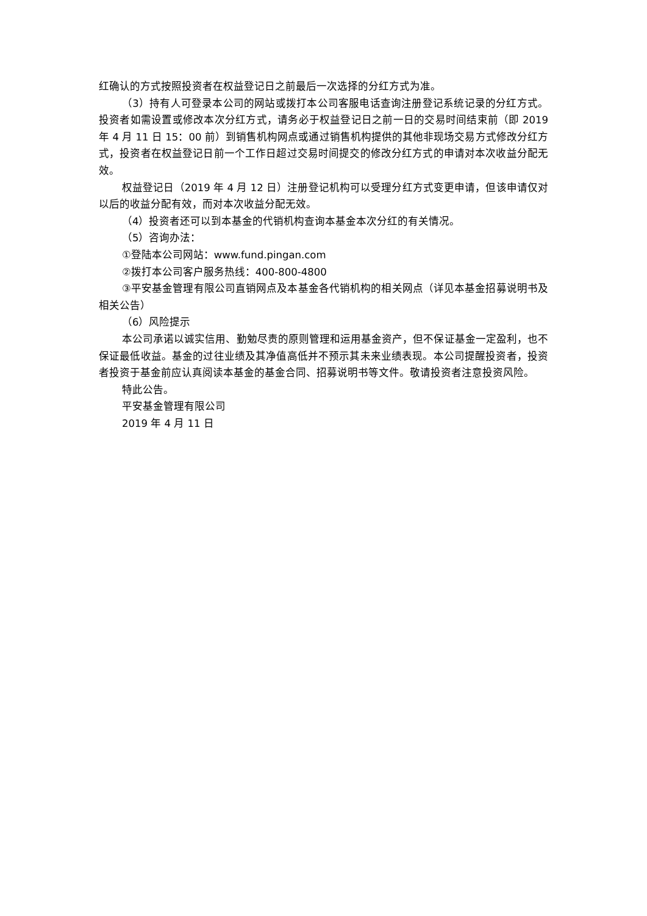红确认的方式按照投资者在权益登记日之前最后一次选择的分红方式为准。
（3）持有人可登录本公司的网站或拨打本公司客服电话查询注册登记系统记录的分红方式。投资者如需设置或修改本次分红方式，请务必于权益登记日之前一日的交易时间结束前（即 2019 年 4 月 11 日 15：00 前）到销售机构网点或通过销售机构提供的其他非现场交易方式修改分红方式，投资者在权益登记日前一个工作日超过交易时间提交的修改分红方式的申请对本次收益分配无效。
权益登记日（2019 年 4 月 12 日）注册登记机构可以受理分红方式变更申请，但该申请仅对以后的收益分配有效，而对本次收益分配无效。
（4）投资者还可以到本基金的代销机构查询本基金本次分红的有关情况。
（5）咨询办法：
①登陆本公司网站：www.fund.pingan.com
②拨打本公司客户服务热线：400-800-4800
③平安基金管理有限公司直销网点及本基金各代销机构的相关网点（详见本基金招募说明书及相关公告）
（6）风险提示
本公司承诺以诚实信用、勤勉尽责的原则管理和运用基金资产，但不保证基金一定盈利，也不保证最低收益。基金的过往业绩及其净值高低并不预示其未来业绩表现。本公司提醒投资者，投资者投资于基金前应认真阅读本基金的基金合同、招募说明书等文件。敬请投资者注意投资风险。
特此公告。
平安基金管理有限公司
2019 年 4 月 11 日